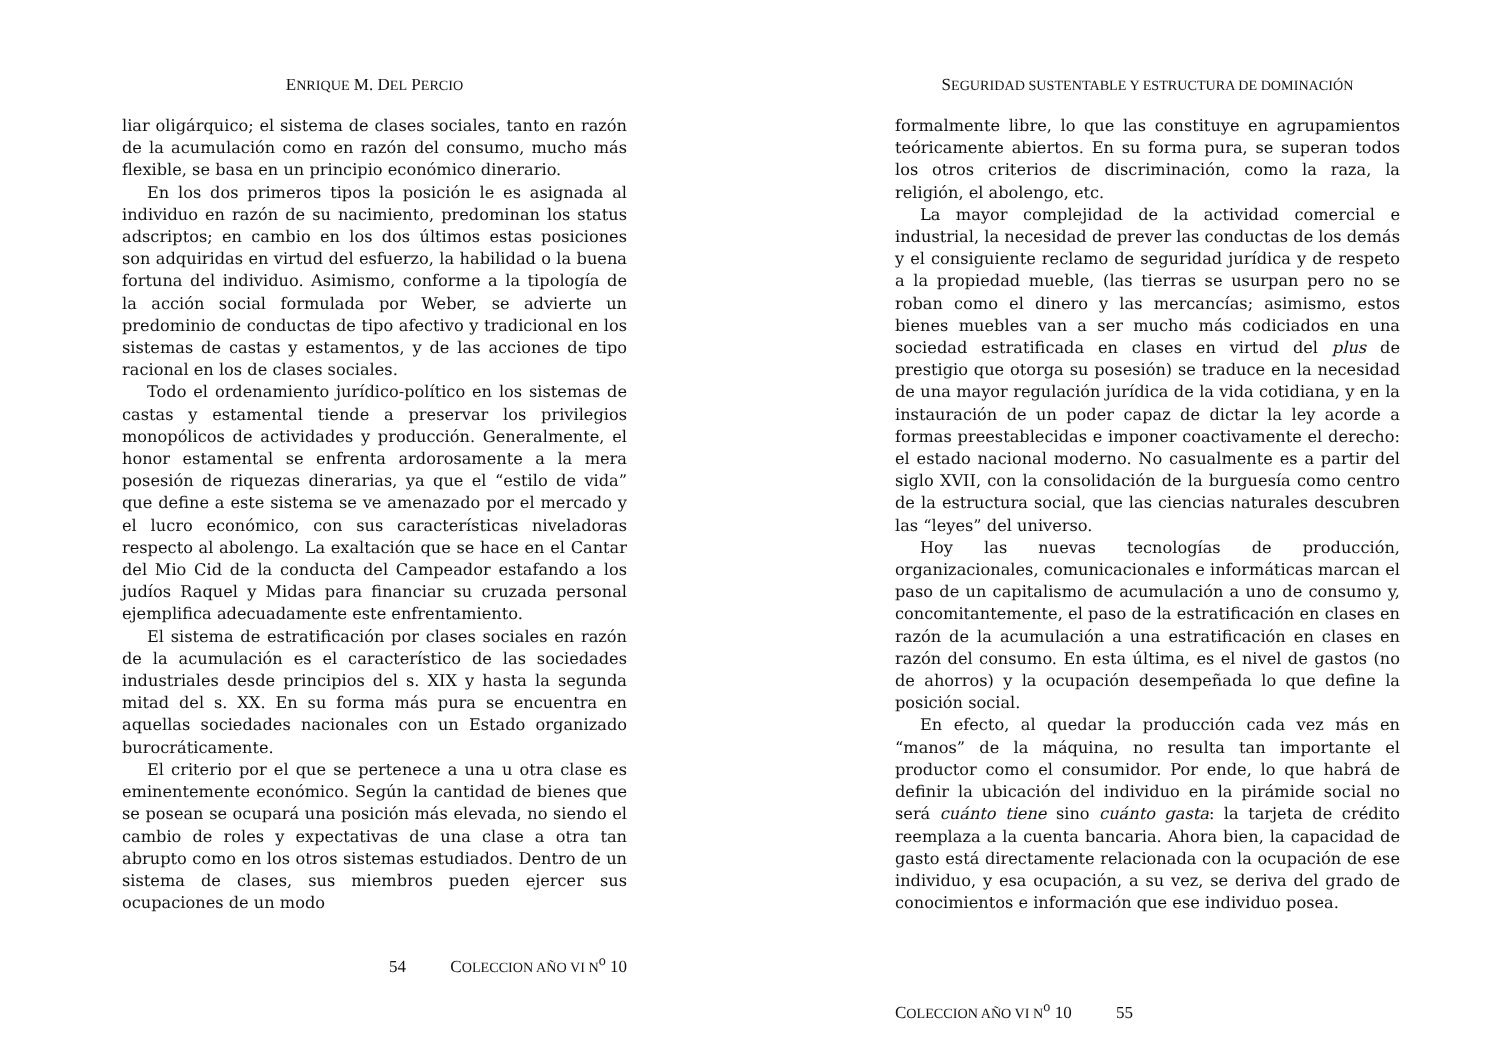ENRIQUE M. DEL PERCIO
liar oligárquico; el sistema de clases sociales, tanto en razón de la acumulación como en razón del consumo, mucho más flexible, se basa en un principio económico dinerario.
En los dos primeros tipos la posición le es asignada al individuo en razón de su nacimiento, predominan los status adscriptos; en cambio en los dos últimos estas posiciones son adquiridas en virtud del esfuerzo, la habilidad o la buena fortuna del individuo. Asimismo, conforme a la tipología de la acción social formulada por Weber, se advierte un predominio de conductas de tipo afectivo y tradicional en los sistemas de castas y estamentos, y de las acciones de tipo racional en los de clases sociales.
Todo el ordenamiento jurídico-político en los sistemas de castas y estamental tiende a preservar los privilegios monopólicos de actividades y producción. Generalmente, el honor estamental se enfrenta ardorosamente a la mera posesión de riquezas dinerarias, ya que el “estilo de vida” que define a este sistema se ve amenazado por el mercado y el lucro económico, con sus características niveladoras respecto al abolengo. La exaltación que se hace en el Cantar del Mio Cid de la conducta del Campeador estafando a los judíos Raquel y Midas para financiar su cruzada personal ejemplifica adecuadamente este enfrentamiento.
El sistema de estratificación por clases sociales en razón de la acumulación es el característico de las sociedades industriales desde principios del s. XIX y hasta la segunda mitad del s. XX. En su forma más pura se encuentra en aquellas sociedades nacionales con un Estado organizado burocráticamente.
El criterio por el que se pertenece a una u otra clase es eminentemente económico. Según la cantidad de bienes que se posean se ocupará una posición más elevada, no siendo el cambio de roles y expectativas de una clase a otra tan abrupto como en los otros sistemas estudiados. Dentro de un sistema de clases, sus miembros pueden ejercer sus ocupaciones de un modo
54 COLECCION AÑO VI N<sup>o</sup> 10
SEGURIDAD SUSTENTABLE Y ESTRUCTURA DE DOMINACIÓN
formalmente libre, lo que las constituye en agrupamientos teóricamente abiertos. En su forma pura, se superan todos los otros criterios de discriminación, como la raza, la religión, el abolengo, etc.
La mayor complejidad de la actividad comercial e industrial, la necesidad de prever las conductas de los demás y el consiguiente reclamo de seguridad jurídica y de respeto a la propiedad mueble, (las tierras se usurpan pero no se roban como el dinero y las mercancías; asimismo, estos bienes muebles van a ser mucho más codiciados en una sociedad estratificada en clases en virtud del plus de prestigio que otorga su posesión) se traduce en la necesidad de una mayor regulación jurídica de la vida cotidiana, y en la instauración de un poder capaz de dictar la ley acorde a formas preestablecidas e imponer coactivamente el derecho: el estado nacional moderno. No casualmente es a partir del siglo XVII, con la consolidación de la burguesía como centro de la estructura social, que las ciencias naturales descubren las “leyes” del universo.
Hoy las nuevas tecnologías de producción, organizacionales, comunicacionales e informáticas marcan el paso de un capitalismo de acumulación a uno de consumo y, concomitantemente, el paso de la estratificación en clases en razón de la acumulación a una estratificación en clases en razón del consumo. En esta última, es el nivel de gastos (no de ahorros) y la ocupación desempeñada lo que define la posición social.
En efecto, al quedar la producción cada vez más en “manos” de la máquina, no resulta tan importante el productor como el consumidor. Por ende, lo que habrá de definir la ubicación del individuo en la pirámide social no será cuánto tiene sino cuánto gasta: la tarjeta de crédito reemplaza a la cuenta bancaria. Ahora bien, la capacidad de gasto está directamente relacionada con la ocupación de ese individuo, y esa ocupación, a su vez, se deriva del grado de conocimientos e información que ese individuo posea.
COLECCION AÑO VI N<sup>o</sup> 10 55